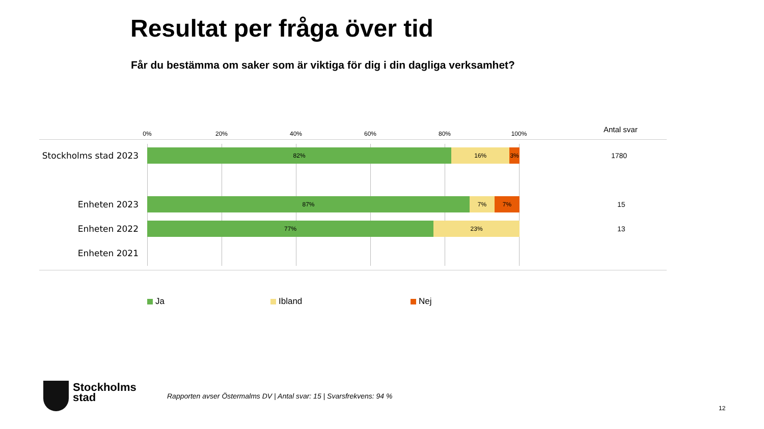Resultat per fråga över tid
Får du bestämma om saker som är viktiga för dig i din dagliga verksamhet?
0% 20% 40% 60% 80% 100% Antal svar
Stockholms stad 2023
82% 16% 3% 1780
Enheten 2023
87% 7% 7% 15
Enheten 2022
77% 23% 13
Enheten 2021
Ja Ibland Nej
Stockholms
stad
Rapporten avser Östermalms DV | Antal svar: 15 | Svarsfrekvens: 94 %
12